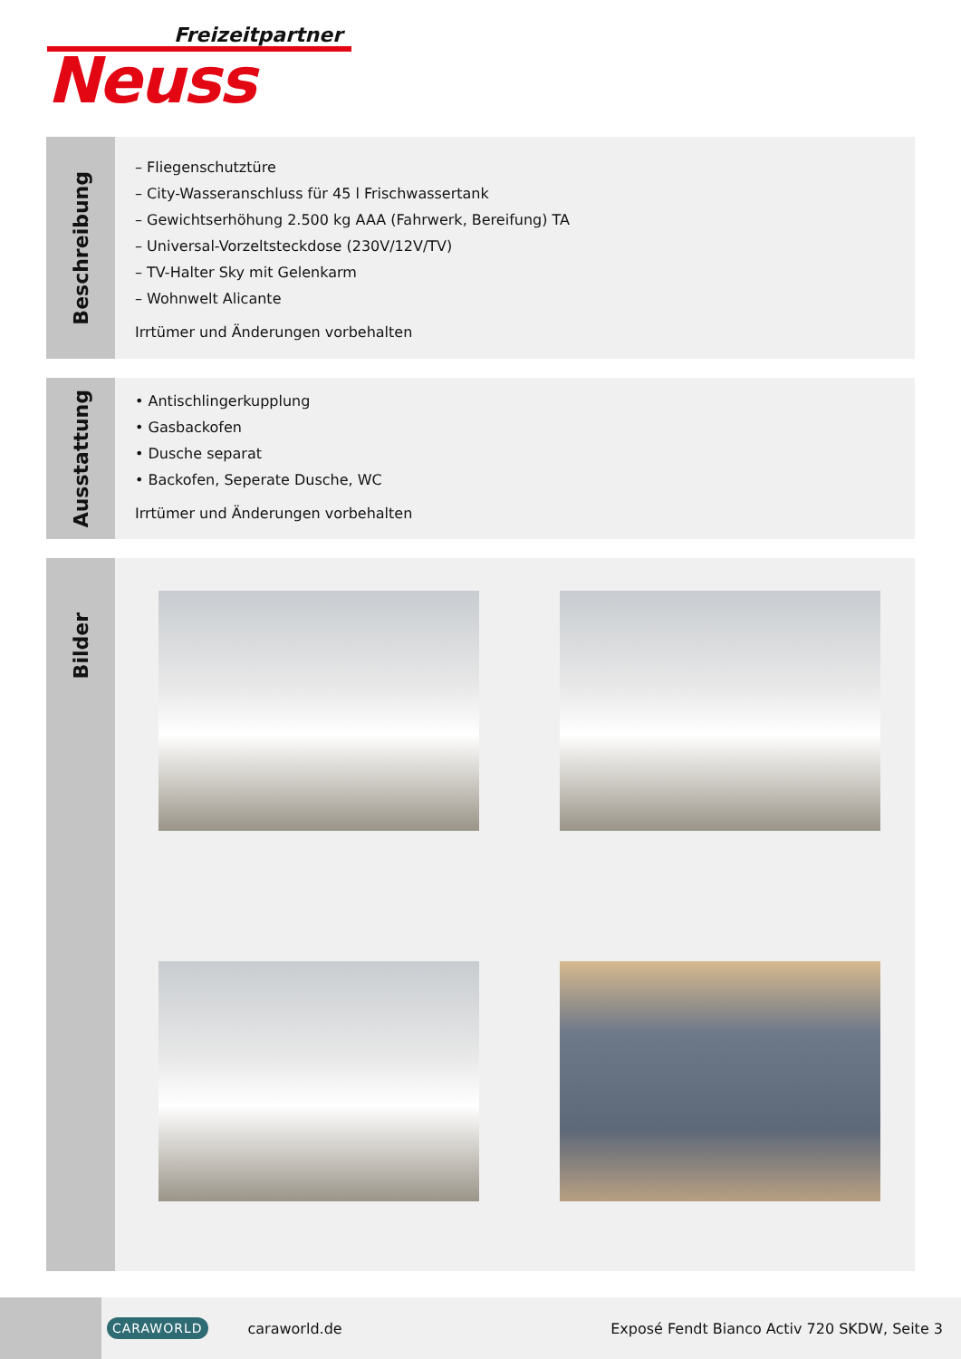Freizeitpartner
Neuss
Beschreibung
– Fliegenschutztüre
– City-Wasseranschluss für 45 l Frischwassertank
– Gewichtserhöhung 2.500 kg AAA (Fahrwerk, Bereifung) TA
– Universal-Vorzeltsteckdose (230V/12V/TV)
– TV-Halter Sky mit Gelenkarm
– Wohnwelt Alicante
Irrtümer und Änderungen vorbehalten
Ausstattung
• Antischlingerkupplung
• Gasbackofen
• Dusche separat
• Backofen, Seperate Dusche, WC
Irrtümer und Änderungen vorbehalten
Bilder
CARAWORLD caraworld.de Exposé Fendt Bianco Activ 720 SKDW, Seite 3